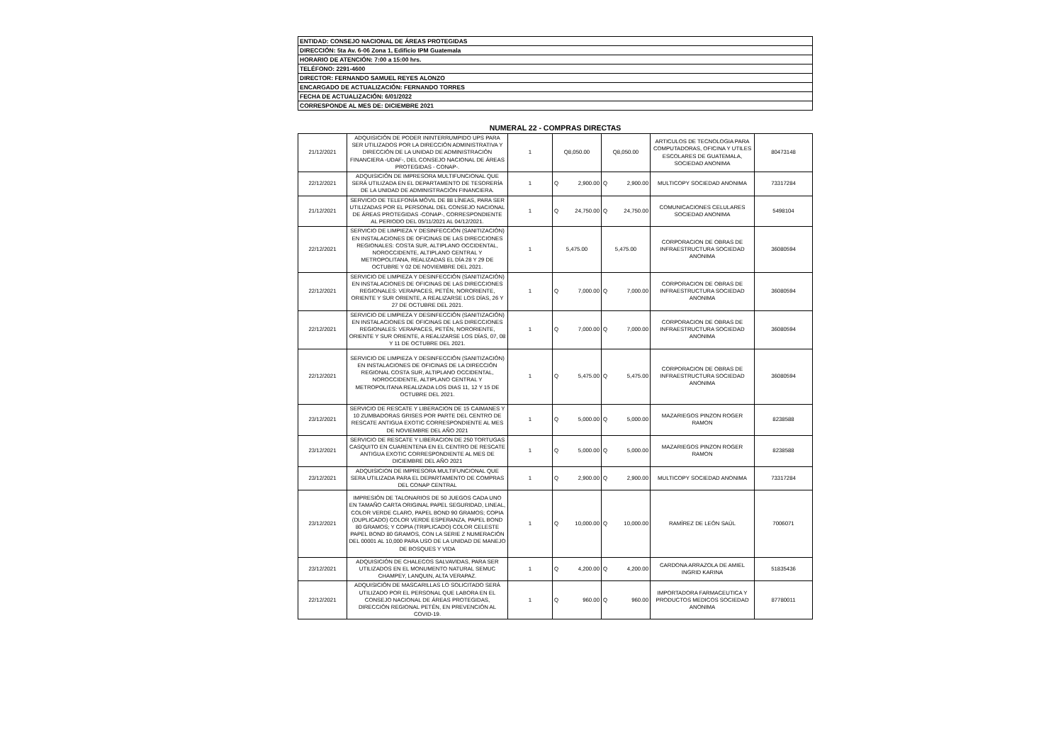ENTIDAD: CONSEJO NACIONAL DE ÁREAS PROTEGIDAS
DIRECCIÓN: 5ta Av. 6-06 Zona 1, Edificio IPM Guatemala
HORARIO DE ATENCIÓN: 7:00 a 15:00 hrs.
TELÉFONO: 2291-4600
DIRECTOR: FERNANDO SAMUEL REYES ALONZO
ENCARGADO DE ACTUALIZACIÓN: FERNANDO TORRES
FECHA DE ACTUALIZACIÓN: 6/01/2022
CORRESPONDE AL MES DE: DICIEMBRE 2021
NUMERAL 22 - COMPRAS DIRECTAS
| 21/12/2021 | ADQUISICIÓN DE PODER ININTERRUMPIDO UPS PARA SER UTILIZADOS POR LA DIRECCIÓN ADMINISTRATIVA Y DIRECCIÓN DE LA UNIDAD DE ADMINISTRACIÓN FINANCIERA -UDAF-, DEL CONSEJO NACIONAL DE ÁREAS PROTEGIDAS - CONAP-. | 1 | Q8,050.00 | | Q8,050.00 | | ARTICULOS DE TECNOLOGIA PARA COMPUTADORAS, OFICINA Y UTILES ESCOLARES DE GUATEMALA, SOCIEDAD ANONIMA | 80473148 |
| 22/12/2021 | ADQUISICIÓN DE IMPRESORA MULTIFUNCIONAL QUE SERÁ UTILIZADA EN EL DEPARTAMENTO DE TESORERÍA DE LA UNIDAD DE ADMINISTRACIÓN FINANCIERA. | 1 | Q | 2,900.00 | Q | 2,900.00 | MULTICOPY SOCIEDAD ANONIMA | 73317284 |
| 21/12/2021 | SERVICIO DE TELEFONÍA MÓVIL DE 88 LÍNEAS, PARA SER UTILIZADAS POR EL PERSONAL DEL CONSEJO NACIONAL DE ÁREAS PROTEGIDAS -CONAP-, CORRESPONDIENTE AL PERIODO DEL 05/11/2021 AL 04/12/2021. | 1 | Q | 24,750.00 | Q | 24,750.00 | COMUNICACIONES CELULARES SOCIEDAD ANONIMA | 5498104 |
| 22/12/2021 | SERVICIO DE LIMPIEZA Y DESINFECCIÓN (SANITIZACIÓN) EN INSTALACIONES DE OFICINAS DE LAS DIRECCIONES REGIONALES: COSTA SUR, ALTIPLANO OCCIDENTAL, NOROCCIDENTE, ALTIPLANO CENTRAL Y METROPOLITANA, REALIZADAS EL DÍA 28 Y 29 DE OCTUBRE Y 02 DE NOVIEMBRE DEL 2021. | 1 | 5,475.00 | | 5,475.00 | | CORPORACION DE OBRAS DE INFRAESTRUCTURA SOCIEDAD ANONIMA | 36080594 |
| 22/12/2021 | SERVICIO DE LIMPIEZA Y DESINFECCIÓN (SANITIZACIÓN) EN INSTALACIONES DE OFICINAS DE LAS DIRECCIONES REGIONALES: VERAPACES, PETÉN, NORORIENTE, ORIENTE Y SUR ORIENTE, A REALIZARSE LOS DÍAS, 26 Y 27 DE OCTUBRE DEL 2021. | 1 | Q | 7,000.00 | Q | 7,000.00 | CORPORACION DE OBRAS DE INFRAESTRUCTURA SOCIEDAD ANONIMA | 36080594 |
| 22/12/2021 | SERVICIO DE LIMPIEZA Y DESINFECCIÓN (SANITIZACIÓN) EN INSTALACIONES DE OFICINAS DE LAS DIRECCIONES REGIONALES: VERAPACES, PETÉN, NORORIENTE, ORIENTE Y SUR ORIENTE, A REALIZARSE LOS DÍAS, 07, 08 Y 11 DE OCTUBRE DEL 2021. | 1 | Q | 7,000.00 | Q | 7,000.00 | CORPORACION DE OBRAS DE INFRAESTRUCTURA SOCIEDAD ANONIMA | 36080594 |
| 22/12/2021 | SERVICIO DE LIMPIEZA Y DESINFECCIÓN (SANITIZACIÓN) EN INSTALACIONES DE OFICINAS DE LA DIRECCIÓN REGIONAL COSTA SUR, ALTIPLANO OCCIDENTAL, NOROCCIDENTE, ALTIPLANO CENTRAL Y METROPOLITANA REALIZADA LOS DIAS 11, 12 Y 15 DE OCTUBRE DEL 2021. | 1 | Q | 5,475.00 | Q | 5,475.00 | CORPORACION DE OBRAS DE INFRAESTRUCTURA SOCIEDAD ANONIMA | 36080594 |
| 23/12/2021 | SERVICIO DE RESCATE Y LIBERACION DE 15 CAIMANES Y 10 ZUMBADORAS GRISES POR PARTE DEL CENTRO DE RESCATE ANTIGUA EXOTIC CORRESPONDIENTE AL MES DE NOVIEMBRE DEL AÑO 2021 | 1 | Q | 5,000.00 | Q | 5,000.00 | MAZARIEGOS PINZON ROGER RAMON | 8238588 |
| 23/12/2021 | SERVICIO DE RESCATE Y LIBERACION DE 250 TORTUGAS CASQUITO EN CUARENTENA EN EL CENTRO DE RESCATE ANTIGUA EXOTIC CORRESPONDIENTE AL MES DE DICIEMBRE DEL AÑO 2021 | 1 | Q | 5,000.00 | Q | 5,000.00 | MAZARIEGOS PINZON ROGER RAMON | 8238588 |
| 23/12/2021 | ADQUISICION DE IMPRESORA MULTIFUNCIONAL QUE SERA UTILIZADA PARA EL DEPARTAMENTO DE COMPRAS DEL CONAP CENTRAL | 1 | Q | 2,900.00 | Q | 2,900.00 | MULTICOPY SOCIEDAD ANONIMA | 73317284 |
| 23/12/2021 | IMPRESIÓN DE TALONARIOS DE 50 JUEGOS CADA UNO EN TAMAÑO CARTA ORIGINAL PAPEL SEGURIDAD, LINEAL, COLOR VERDE CLARO, PAPEL BOND 90 GRAMOS; COPIA (DUPLICADO) COLOR VERDE ESPERANZA, PAPEL BOND 80 GRAMOS; Y COPIA (TRIPLICADO) COLOR CELESTE PAPEL BOND 80 GRAMOS, CON LA SERIE Z NUMERACIÓN DEL 00001 AL 10,000 PARA USO DE LA UNIDAD DE MANEJO DE BOSQUES Y VIDA | 1 | Q | 10,000.00 | Q | 10,000.00 | RAMÍREZ DE LEÓN SAÚL | 7006071 |
| 23/12/2021 | ADQUISICIÓN DE CHALECOS SALVAVIDAS, PARA SER UTILIZADOS EN EL MONUMENTO NATURAL SEMUC CHAMPEY, LANQUIN, ALTA VERAPAZ. | 1 | Q | 4,200.00 | Q | 4,200.00 | CARDONA ARRAZOLA DE AMIEL INGRID KARINA | 51835436 |
| 22/12/2021 | ADQUISICIÓN DE MASCARILLAS LO SOLICITADO SERÁ UTILIZADO POR EL PERSONAL QUE LABORA EN EL CONSEJO NACIONAL DE ÁREAS PROTEGIDAS, DIRECCIÓN REGIONAL PETÉN, EN PREVENCIÓN AL COVID-19. | 1 | Q | 960.00 | Q | 960.00 | IMPORTADORA FARMACEUTICA Y PRODUCTOS MEDICOS SOCIEDAD ANONIMA | 87780011 |